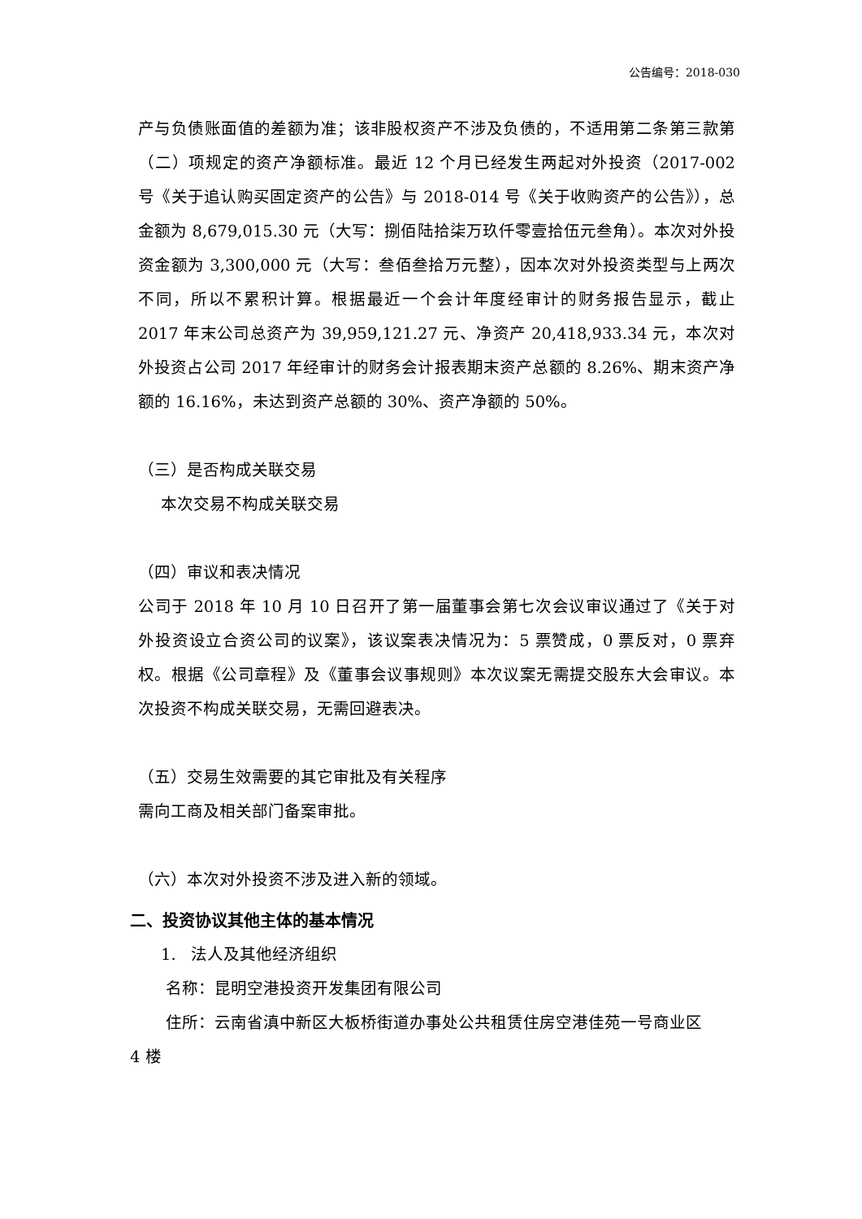公告编号：2018-030
产与负债账面值的差额为准；该非股权资产不涉及负债的，不适用第二条第三款第（二）项规定的资产净额标准。最近 12 个月已经发生两起对外投资（2017-002 号《关于追认购买固定资产的公告》与 2018-014 号《关于收购资产的公告》），总金额为 8,679,015.30 元（大写：捌佰陆拾柒万玖仟零壹拾伍元叁角）。本次对外投资金额为 3,300,000 元（大写：叁佰叁拾万元整），因本次对外投资类型与上两次不同，所以不累积计算。根据最近一个会计年度经审计的财务报告显示，截止 2017 年末公司总资产为 39,959,121.27 元、净资产 20,418,933.34 元，本次对外投资占公司 2017 年经审计的财务会计报表期末资产总额的 8.26%、期末资产净额的 16.16%，未达到资产总额的 30%、资产净额的 50%。
（三）是否构成关联交易
本次交易不构成关联交易
（四）审议和表决情况
公司于 2018 年 10 月 10 日召开了第一届董事会第七次会议审议通过了《关于对外投资设立合资公司的议案》，该议案表决情况为：5 票赞成，0 票反对，0 票弃权。根据《公司章程》及《董事会议事规则》本次议案无需提交股东大会审议。本次投资不构成关联交易，无需回避表决。
（五）交易生效需要的其它审批及有关程序
需向工商及相关部门备案审批。
（六）本次对外投资不涉及进入新的领域。
二、投资协议其他主体的基本情况
1. 法人及其他经济组织
名称：昆明空港投资开发集团有限公司
住所：云南省滇中新区大板桥街道办事处公共租赁住房空港佳苑一号商业区
4 楼